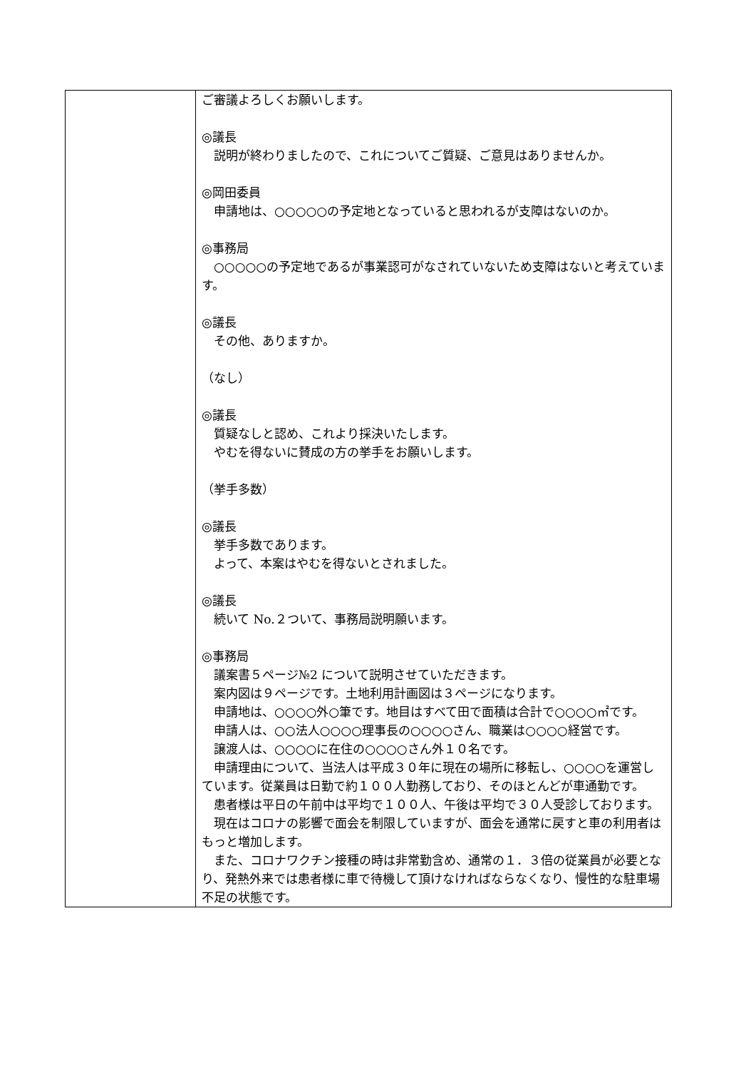| | ご審議よろしくお願いします。 ◎議長 説明が終わりましたので、これについてご質疑、ご意見はありませんか。 ◎岡田委員 申請地は、○○○○○の予定地となっていると思われるが支障はないのか。 ◎事務局 ○○○○○の予定地であるが事業認可がなされていないため支障はないと考えています。 ◎議長 その他、ありますか。 （なし） ◎議長 質疑なしと認め、これより採決いたします。 やむを得ないに賛成の方の挙手をお願いします。 （挙手多数） ◎議長 挙手多数であります。 よって、本案はやむを得ないとされました。 ◎議長 続いて No.２ついて、事務局説明願います。 ◎事務局 議案書５ページ№2 について説明させていただきます。 案内図は９ページです。土地利用計画図は３ページになります。 申請地は、○○○○外○筆です。地目はすべて田で面積は合計で○○○○㎡です。 申請人は、○○法人○○○○理事長の○○○○さん、職業は○○○○経営です。 譲渡人は、○○○○に在住の○○○○さん外１０名です。 申請理由について、当法人は平成３０年に現在の場所に移転し、○○○○を運営しています。従業員は日勤で約１００人勤務しており、そのほとんどが車通勤です。 患者様は平日の午前中は平均で１００人、午後は平均で３０人受診しております。 現在はコロナの影響で面会を制限していますが、面会を通常に戻すと車の利用者はもっと増加します。 また、コロナワクチン接種の時は非常勤含め、通常の１．３倍の従業員が必要となり、発熱外来では患者様に車で待機して頂けなければならなくなり、慢性的な駐車場不足の状態です。 |